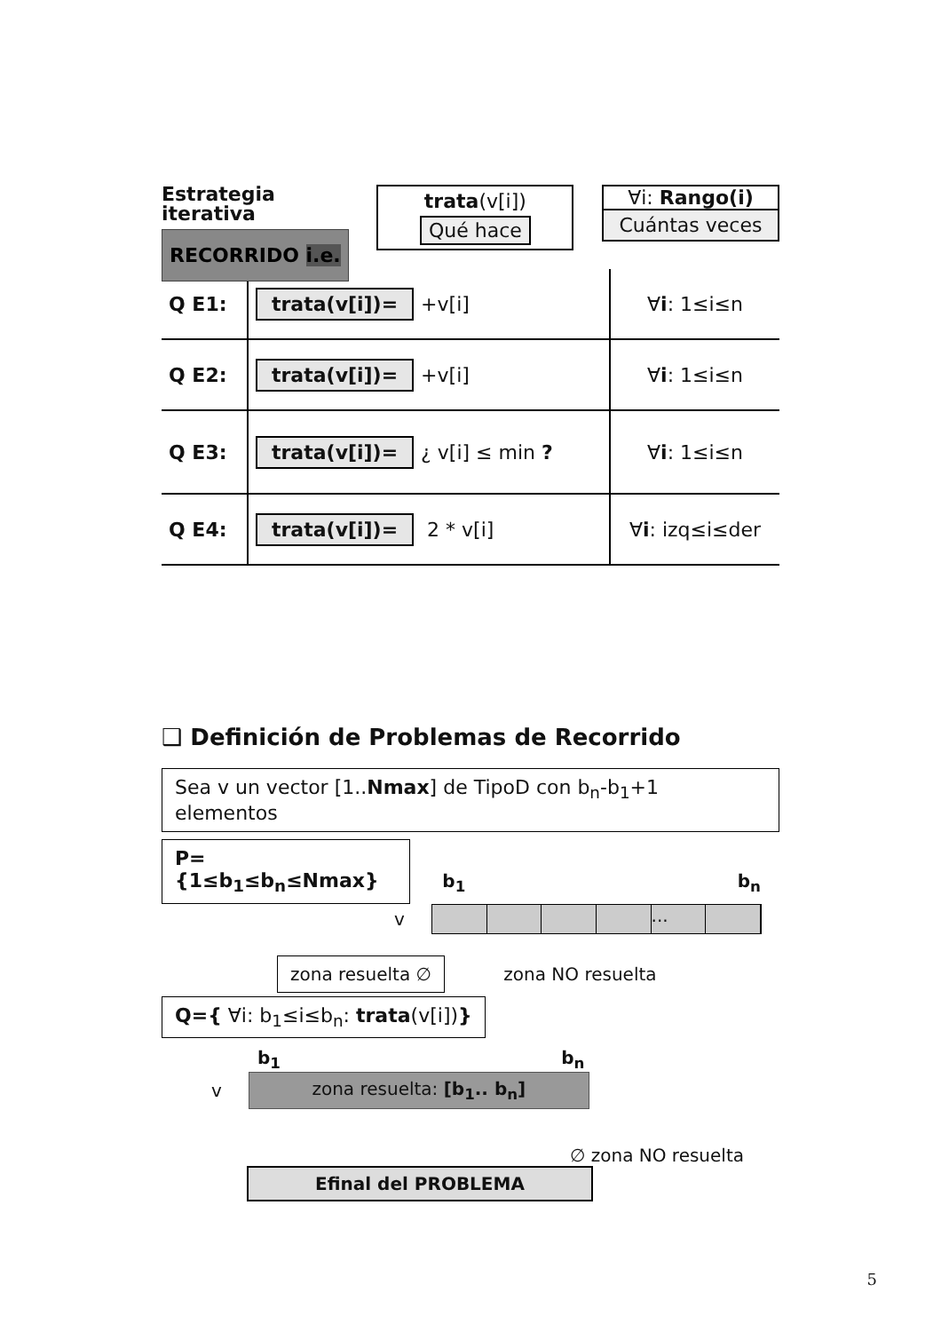Estrategia
iterativa
RECORRIDO i.e.
trata(v[i])
Qué hace
∀i: Rango(i)
Cuántas veces
| Q E1: | trata(v[i])= +v[i] | ∀ i : 1≤i≤n |
| Q E2: | trata(v[i])= +v[i] | ∀ i : 1≤i≤n |
| Q E3: | trata(v[i])= ¿ v[i] ≤ min ? | ∀ i : 1≤i≤n |
| Q E4: | trata(v[i])= 2 * v[i] | ∀ i : izq≤i≤der |
❑ Definición de Problemas de Recorrido
Sea v un vector [1..Nmax] de TipoD con b<sub>n</sub>-b<sub>1</sub>+1 elementos
P={1≤b<sub>1</sub>≤b<sub>n</sub>≤Nmax} b<sub>1</sub> b<sub>n</sub>
v
...
zona resuelta ∅ zona NO resuelta
Q={ ∀i: b<sub>1</sub>≤i≤b<sub>n</sub>: trata(v[i])}
b<sub>1</sub> b<sub>n</sub>
v
zona resuelta: [b<sub>1</sub>.. b<sub>n</sub>]
∅ zona NO resuelta
Efinal del PROBLEMA
5